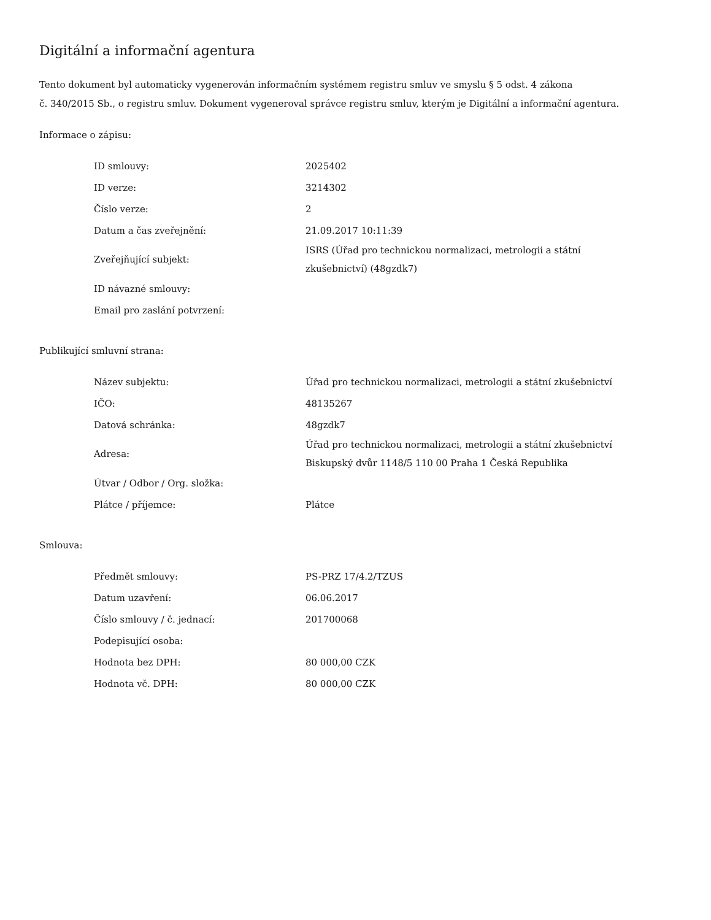Digitální a informační agentura
Tento dokument byl automaticky vygenerován informačním systémem registru smluv ve smyslu § 5 odst. 4 zákona
č. 340/2015 Sb., o registru smluv. Dokument vygeneroval správce registru smluv, kterým je Digitální a informační agentura.
Informace o zápisu:
| ID smlouvy: | 2025402 |
| ID verze: | 3214302 |
| Číslo verze: | 2 |
| Datum a čas zveřejnění: | 21.09.2017 10:11:39 |
| Zveřejňující subjekt: | ISRS (Úřad pro technickou normalizaci, metrologii a státní zkušebnictví) (48gzdk7) |
| ID návazné smlouvy: | |
| Email pro zaslání potvrzení: | |
Publikující smluvní strana:
| Název subjektu: | Úřad pro technickou normalizaci, metrologii a státní zkušebnictví |
| IČO: | 48135267 |
| Datová schránka: | 48gzdk7 |
| Adresa: | Úřad pro technickou normalizaci, metrologii a státní zkušebnictví Biskupský dvůr 1148/5 110 00 Praha 1 Česká Republika |
| Útvar / Odbor / Org. složka: | |
| Plátce / příjemce: | Plátce |
Smlouva:
| Předmět smlouvy: | PS-PRZ 17/4.2/TZUS |
| Datum uzavření: | 06.06.2017 |
| Číslo smlouvy / č. jednací: | 201700068 |
| Podepisující osoba: | |
| Hodnota bez DPH: | 80 000,00 CZK |
| Hodnota vč. DPH: | 80 000,00 CZK |